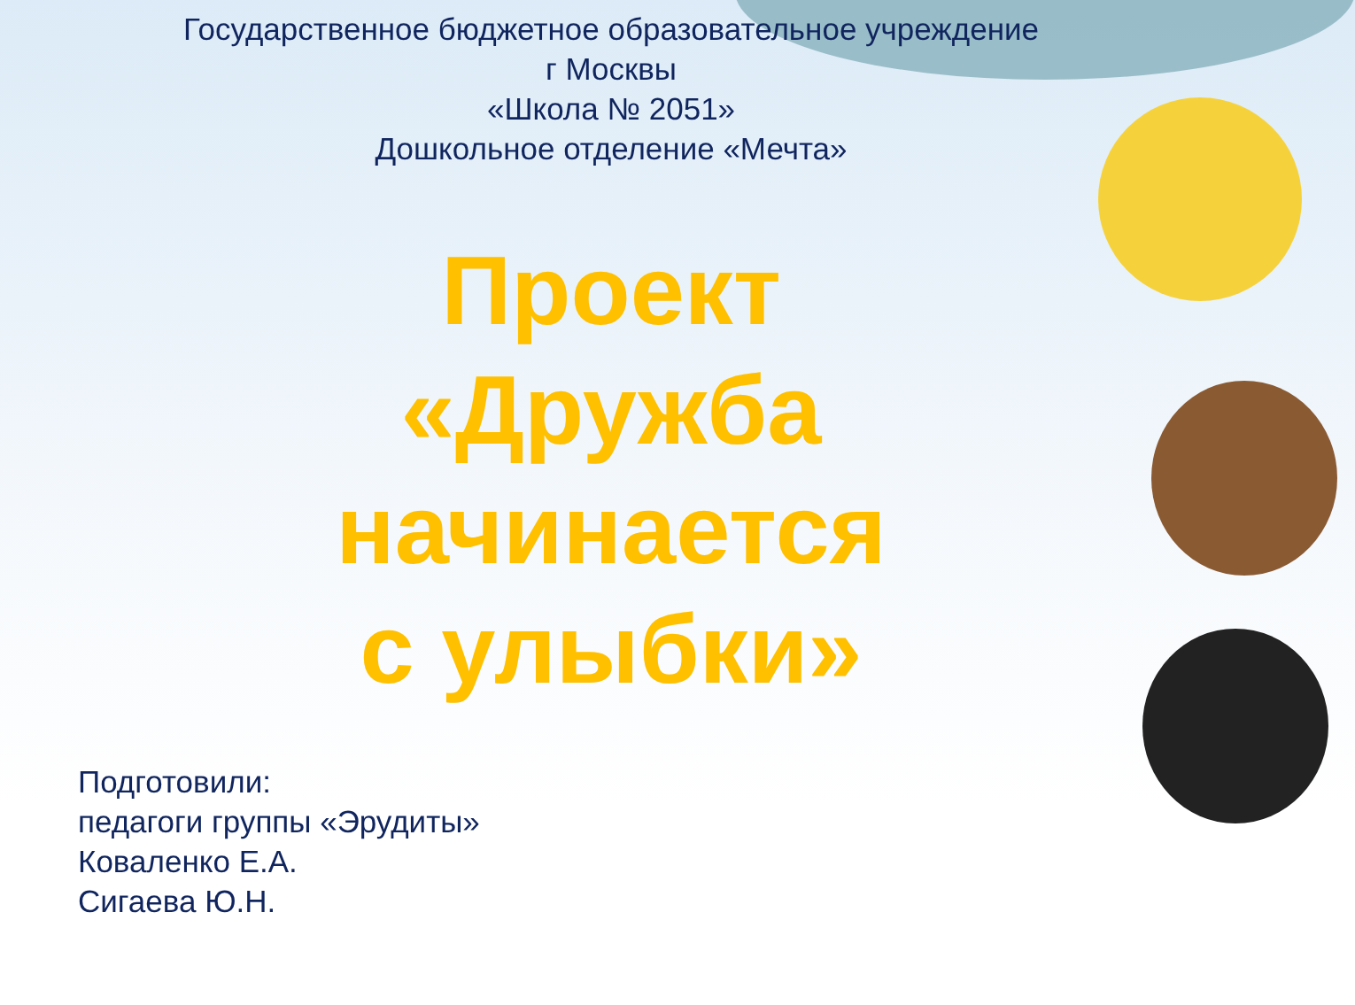Государственное бюджетное образовательное учреждение
г Москвы
«Школа № 2051»
Дошкольное отделение «Мечта»
Проект
«Дружба
начинается
с улыбки»
Подготовили:
педагоги группы «Эрудиты»
Коваленко Е.А.
Сигаева Ю.Н.